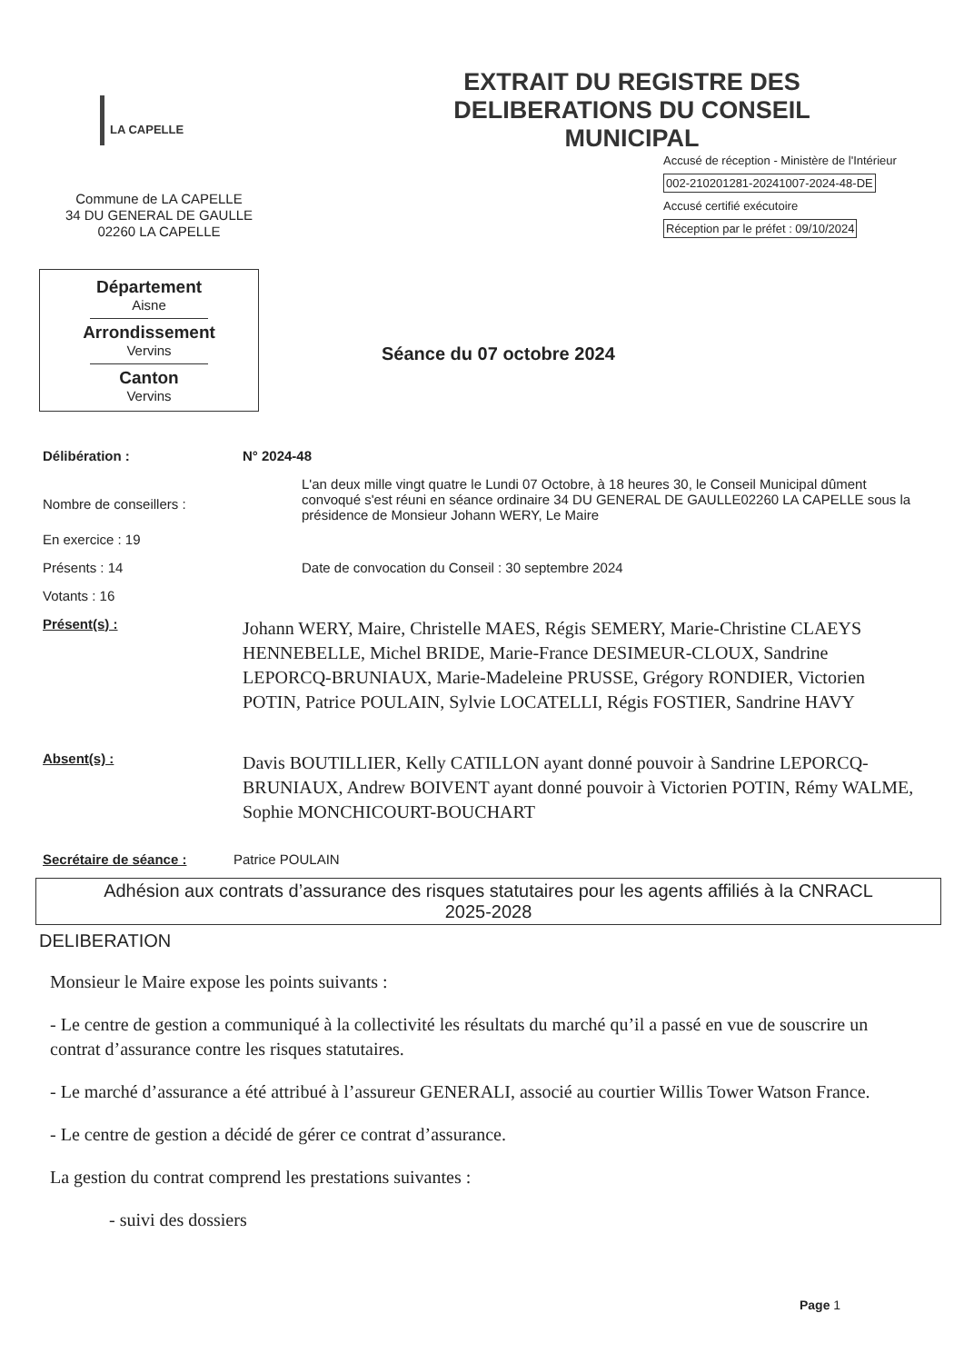LA CAPELLE
Commune de LA CAPELLE
34 DU GENERAL DE GAULLE
02260 LA CAPELLE
EXTRAIT DU REGISTRE DES
DELIBERATIONS DU CONSEIL
MUNICIPAL
Accusé de réception - Ministère de l'Intérieur
002-210201281-20241007-2024-48-DE
Accusé certifié exécutoire
Réception par le préfet : 09/10/2024
Département
Aisne
Arrondissement
Vervins
Canton
Vervins
Séance du 07 octobre 2024
Délibération : N° 2024-48
Nombre de conseillers :
L'an deux mille vingt quatre le Lundi 07 Octobre, à 18 heures 30, le Conseil Municipal dûment convoqué s'est réuni en séance ordinaire 34 DU GENERAL DE GAULLE02260 LA CAPELLE sous la présidence de Monsieur Johann WERY, Le Maire
En exercice : 19
Présents : 14 Date de convocation du Conseil : 30 septembre 2024
Votants : 16
Présent(s) :
Johann WERY, Maire, Christelle MAES, Régis SEMERY, Marie-Christine CLAEYS HENNEBELLE, Michel BRIDE, Marie-France DESIMEUR-CLOUX, Sandrine LEPORCQ-BRUNIAUX, Marie-Madeleine PRUSSE, Grégory RONDIER, Victorien POTIN, Patrice POULAIN, Sylvie LOCATELLI, Régis FOSTIER, Sandrine HAVY
Absent(s) :
Davis BOUTILLIER, Kelly CATILLON ayant donné pouvoir à Sandrine LEPORCQ-BRUNIAUX, Andrew BOIVENT ayant donné pouvoir à Victorien POTIN, Rémy WALME, Sophie MONCHICOURT-BOUCHART
Secrétaire de séance : Patrice POULAIN
Adhésion aux contrats d’assurance des risques statutaires pour les agents affiliés à la CNRACL
2025-2028
DELIBERATION
Monsieur le Maire expose les points suivants :
- Le centre de gestion a communiqué à la collectivité les résultats du marché qu’il a passé en vue de souscrire un contrat d’assurance contre les risques statutaires.
- Le marché d’assurance a été attribué à l’assureur GENERALI, associé au courtier Willis Tower Watson France.
- Le centre de gestion a décidé de gérer ce contrat d’assurance.
La gestion du contrat comprend les prestations suivantes :
- suivi des dossiers
Page 1